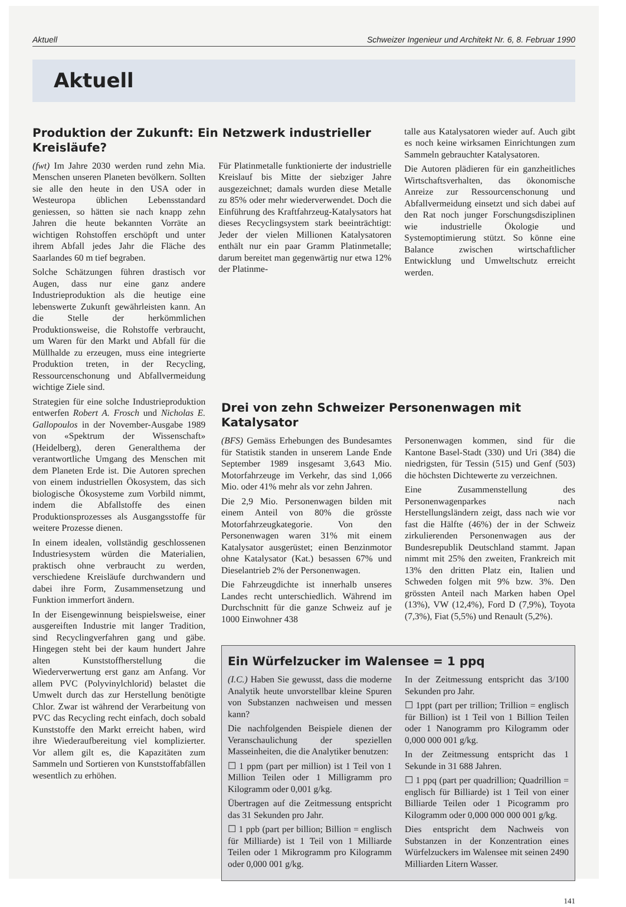Aktuell Schweizer Ingenieur und Architekt Nr. 6, 8. Februar 1990
Aktuell
Produktion der Zukunft: Ein Netzwerk industrieller Kreisläufe?
(fwt) Im Jahre 2030 werden rund zehn Mia. Menschen unseren Planeten bevölkern. Sollten sie alle den heute in den USA oder in Westeuropa üblichen Lebensstandard geniessen, so hätten sie nach knapp zehn Jahren die heute bekannten Vorräte an wichtigen Rohstoffen erschöpft und unter ihrem Abfall jedes Jahr die Fläche des Saarlandes 60 m tief begraben.
Solche Schätzungen führen drastisch vor Augen, dass nur eine ganz andere Industrieproduktion als die heutige eine lebenswerte Zukunft gewährleisten kann. An die Stelle der herkömmlichen Produktionsweise, die Rohstoffe verbraucht, um Waren für den Markt und Abfall für die Müllhalde zu erzeugen, muss eine integrierte Produktion treten, in der Recycling, Ressourcenschonung und Abfallvermeidung wichtige Ziele sind.
Strategien für eine solche Industrieproduktion entwerfen Robert A. Frosch und Nicholas E. Gallopoulos in der November-Ausgabe 1989 von «Spektrum der Wissenschaft» (Heidelberg), deren Generalthema der verantwortliche Umgang des Menschen mit dem Planeten Erde ist. Die Autoren sprechen von einem industriellen Ökosystem, das sich biologische Ökosysteme zum Vorbild nimmt, indem die Abfallstoffe des einen Produktionsprozesses als Ausgangsstoffe für weitere Prozesse dienen.
In einem idealen, vollständig geschlossenen Industriesystem würden die Materialien, praktisch ohne verbraucht zu werden, verschiedene Kreisläufe durchwandern und dabei ihre Form, Zusammensetzung und Funktion immerfort ändern.
In der Eisengewinnung beispielsweise, einer ausgereiften Industrie mit langer Tradition, sind Recyclingverfahren gang und gäbe. Hingegen steht bei der kaum hundert Jahre alten Kunststoffherstellung die Wiederverwertung erst ganz am Anfang. Vor allem PVC (Polyvinylchlorid) belastet die Umwelt durch das zur Herstellung benötigte Chlor. Zwar ist während der Verarbeitung von PVC das Recycling recht einfach, doch sobald Kunststoffe den Markt erreicht haben, wird ihre Wiederaufbereitung viel komplizierter. Vor allem gilt es, die Kapazitäten zum Sammeln und Sortieren von Kunststoffabfällen wesentlich zu erhöhen.
Für Platinmetalle funktionierte der industrielle Kreislauf bis Mitte der siebziger Jahre ausgezeichnet; damals wurden diese Metalle zu 85% oder mehr wiederverwendet. Doch die Einführung des Kraftfahrzeug-Katalysators hat dieses Recyclingsystem stark beeinträchtigt: Jeder der vielen Millionen Katalysatoren enthält nur ein paar Gramm Platinmetalle; darum bereitet man gegenwärtig nur etwa 12% der Platinme-
talle aus Katalysatoren wieder auf. Auch gibt es noch keine wirksamen Einrichtungen zum Sammeln gebrauchter Katalysatoren.
Die Autoren plädieren für ein ganzheitliches Wirtschaftsverhalten, das ökonomische Anreize zur Ressourcenschonung und Abfallvermeidung einsetzt und sich dabei auf den Rat noch junger Forschungsdisziplinen wie industrielle Ökologie und Systemoptimierung stützt. So könne eine Balance zwischen wirtschaftlicher Entwicklung und Umweltschutz erreicht werden.
Drei von zehn Schweizer Personenwagen mit Katalysator
(BFS) Gemäss Erhebungen des Bundesamtes für Statistik standen in unserem Lande Ende September 1989 insgesamt 3,643 Mio. Motorfahrzeuge im Verkehr, das sind 1,066 Mio. oder 41% mehr als vor zehn Jahren.
Die 2,9 Mio. Personenwagen bilden mit einem Anteil von 80% die grösste Motorfahrzeugkategorie. Von den Personenwagen waren 31% mit einem Katalysator ausgerüstet; einen Benzinmotor ohne Katalysator (Kat.) besassen 67% und Dieselantrieb 2% der Personenwagen.
Die Fahrzeugdichte ist innerhalb unseres Landes recht unterschiedlich. Während im Durchschnitt für die ganze Schweiz auf je 1000 Einwohner 438
Personenwagen kommen, sind für die Kantone Basel-Stadt (330) und Uri (384) die niedrigsten, für Tessin (515) und Genf (503) die höchsten Dichtewerte zu verzeichnen.
Eine Zusammenstellung des Personenwagenparkes nach Herstellungsländern zeigt, dass nach wie vor fast die Hälfte (46%) der in der Schweiz zirkulierenden Personenwagen aus der Bundesrepublik Deutschland stammt. Japan nimmt mit 25% den zweiten, Frankreich mit 13% den dritten Platz ein, Italien und Schweden folgen mit 9% bzw. 3%. Den grössten Anteil nach Marken haben Opel (13%), VW (12,4%), Ford D (7,9%), Toyota (7,3%), Fiat (5,5%) und Renault (5,2%).
Ein Würfelzucker im Walensee = 1 ppq
(I.C.) Haben Sie gewusst, dass die moderne Analytik heute unvorstellbar kleine Spuren von Substanzen nachweisen und messen kann?
Die nachfolgenden Beispiele dienen der Veranschaulichung der speziellen Masseinheiten, die die Analytiker benutzen:
☐ 1 ppm (part per million) ist 1 Teil von 1 Million Teilen oder 1 Milligramm pro Kilogramm oder 0,001 g/kg.
Übertragen auf die Zeitmessung entspricht das 31 Sekunden pro Jahr.
☐ 1 ppb (part per billion; Billion = englisch für Milliarde) ist 1 Teil von 1 Milliarde Teilen oder 1 Mikrogramm pro Kilogramm oder 0,000 001 g/kg.
In der Zeitmessung entspricht das 3/100 Sekunden pro Jahr.
☐ 1ppt (part per trillion; Trillion = englisch für Billion) ist 1 Teil von 1 Billion Teilen oder 1 Nanogramm pro Kilogramm oder 0,000 000 001 g/kg.
In der Zeitmessung entspricht das 1 Sekunde in 31 688 Jahren.
☐ 1 ppq (part per quadrillion; Quadrillion = englisch für Billiarde) ist 1 Teil von einer Billiarde Teilen oder 1 Picogramm pro Kilogramm oder 0,000 000 000 001 g/kg.
Dies entspricht dem Nachweis von Substanzen in der Konzentration eines Würfelzuckers im Walensee mit seinen 2490 Milliarden Litern Wasser.
141